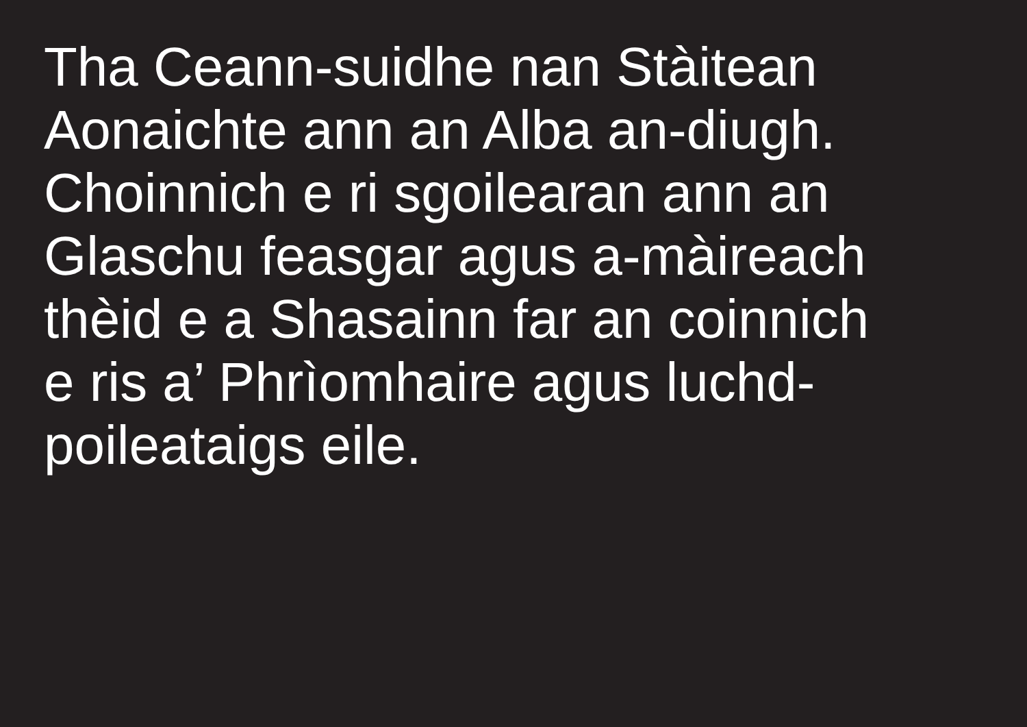Tha Ceann-suidhe nan Stàitean
Aonaichte ann an Alba an-diugh.
Choinnich e ri sgoilearan ann an
Glaschu feasgar agus a-màireach
thèid e a Shasainn far an coinnich
e ris a’ Phrìomhaire agus luchd-
poileataigs eile.